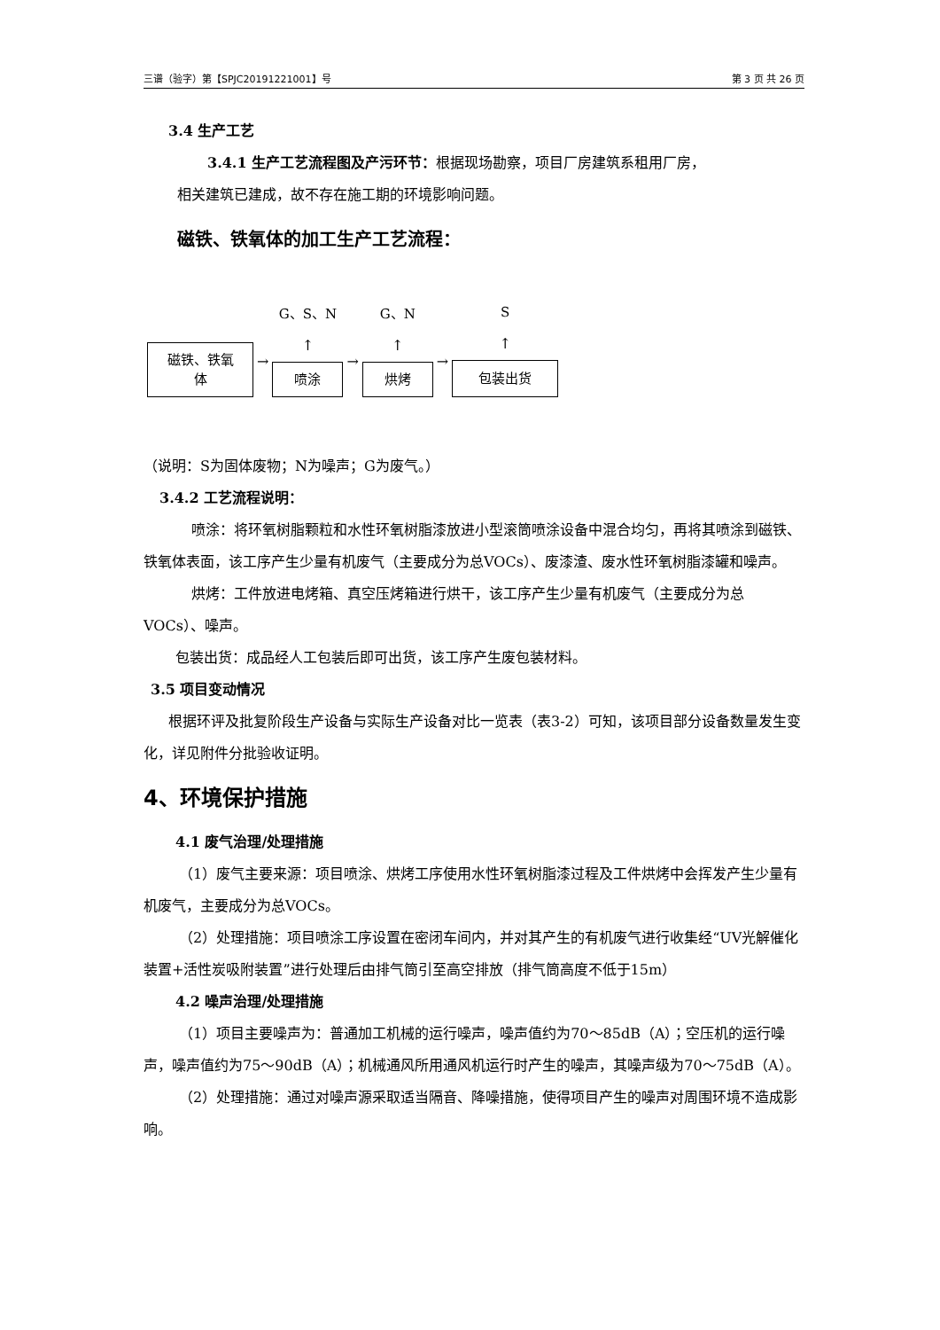三谱（验字）第【SPJC20191221001】号 第 3 页 共 26 页
3.4 生产工艺
3.4.1 生产工艺流程图及产污环节：根据现场勘察，项目厂房建筑系租用厂房，
相关建筑已建成，故不存在施工期的环境影响问题。
磁铁、铁氧体的加工生产工艺流程：
磁铁、铁氧
体
→
G、S、N
↑
喷涂
→
G、N
↑
烘烤
→
S
↑
包装出货
（说明：S为固体废物；N为噪声；G为废气。）
3.4.2 工艺流程说明：
喷涂：将环氧树脂颗粒和水性环氧树脂漆放进小型滚筒喷涂设备中混合均匀，再将其喷涂到磁铁、铁氧体表面，该工序产生少量有机废气（主要成分为总VOCs）、废漆渣、废水性环氧树脂漆罐和噪声。
烘烤：工件放进电烤箱、真空压烤箱进行烘干，该工序产生少量有机废气（主要成分为总VOCs）、噪声。
包装出货：成品经人工包装后即可出货，该工序产生废包装材料。
3.5 项目变动情况
根据环评及批复阶段生产设备与实际生产设备对比一览表（表3-2）可知，该项目部分设备数量发生变化，详见附件分批验收证明。
4、环境保护措施
4.1 废气治理/处理措施
（1）废气主要来源：项目喷涂、烘烤工序使用水性环氧树脂漆过程及工件烘烤中会挥发产生少量有机废气，主要成分为总VOCs。
（2）处理措施：项目喷涂工序设置在密闭车间内，并对其产生的有机废气进行收集经“UV光解催化装置+活性炭吸附装置”进行处理后由排气筒引至高空排放（排气筒高度不低于15m）
4.2 噪声治理/处理措施
（1）项目主要噪声为：普通加工机械的运行噪声，噪声值约为70～85dB（A）；空压机的运行噪声，噪声值约为75～90dB（A）；机械通风所用通风机运行时产生的噪声，其噪声级为70～75dB（A）。
（2）处理措施：通过对噪声源采取适当隔音、降噪措施，使得项目产生的噪声对周围环境不造成影响。